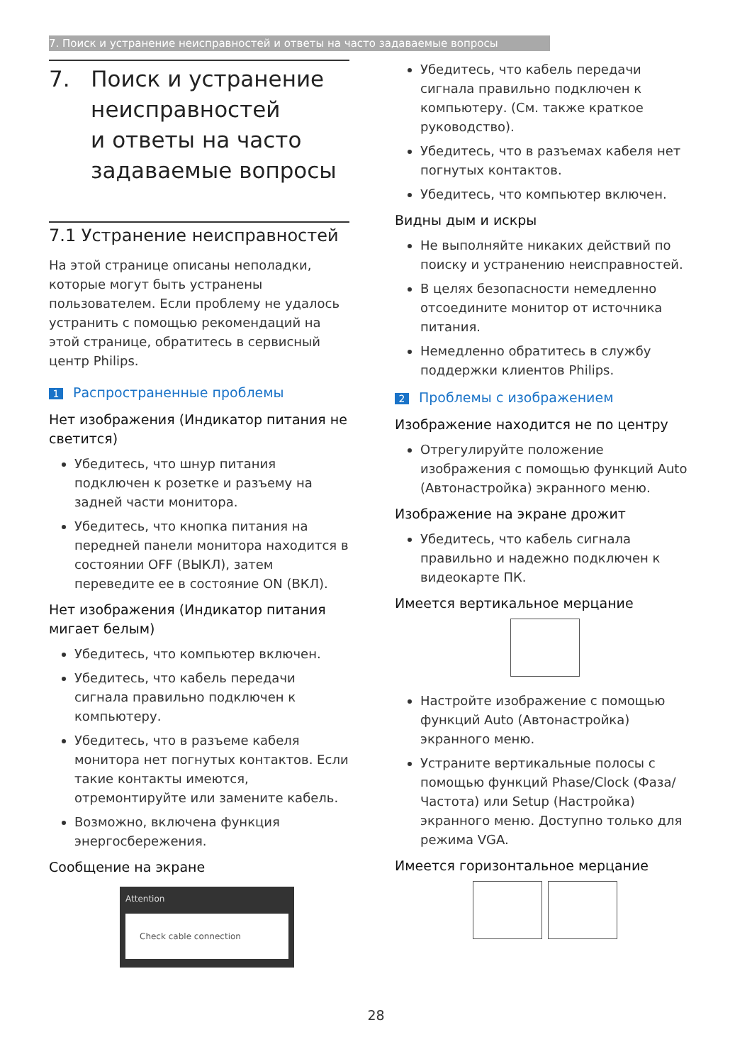7. Поиск и устранение неисправностей и ответы на часто задаваемые вопросы
7. Поиск и устранение
неисправностей
и ответы на часто
задаваемые вопросы
7.1 Устранение неисправностей
На этой странице описаны неполадки, которые могут быть устранены пользователем. Если проблему не удалось устранить с помощью рекомендаций на этой странице, обратитесь в сервисный центр Philips.
1 Распространенные проблемы
Нет изображения (Индикатор питания не светится)
Убедитесь, что шнур питания подключен к розетке и разъему на задней части монитора.
Убедитесь, что кнопка питания на передней панели монитора находится в состоянии OFF (ВЫКЛ), затем переведите ее в состояние ON (ВКЛ).
Нет изображения (Индикатор питания мигает белым)
Убедитесь, что компьютер включен.
Убедитесь, что кабель передачи сигнала правильно подключен к компьютеру.
Убедитесь, что в разъеме кабеля монитора нет погнутых контактов. Если такие контакты имеются, отремонтируйте или замените кабель.
Возможно, включена функция энергосбережения.
Сообщение на экране
Attention
Check cable connection
Убедитесь, что кабель передачи сигнала правильно подключен к компьютеру. (См. также краткое руководство).
Убедитесь, что в разъемах кабеля нет погнутых контактов.
Убедитесь, что компьютер включен.
Видны дым и искры
Не выполняйте никаких действий по поиску и устранению неисправностей.
В целях безопасности немедленно отсоедините монитор от источника питания.
Немедленно обратитесь в службу поддержки клиентов Philips.
2 Проблемы с изображением
Изображение находится не по центру
Отрегулируйте положение изображения с помощью функций Auto (Автонастройка) экранного меню.
Изображение на экране дрожит
Убедитесь, что кабель сигнала правильно и надежно подключен к видеокарте ПК.
Имеется вертикальное мерцание
Настройте изображение с помощью функций Auto (Автонастройка) экранного меню.
Устраните вертикальные полосы с помощью функций Phase/Clock (Фаза/Частота) или Setup (Настройка) экранного меню. Доступно только для режима VGA.
Имеется горизонтальное мерцание
28